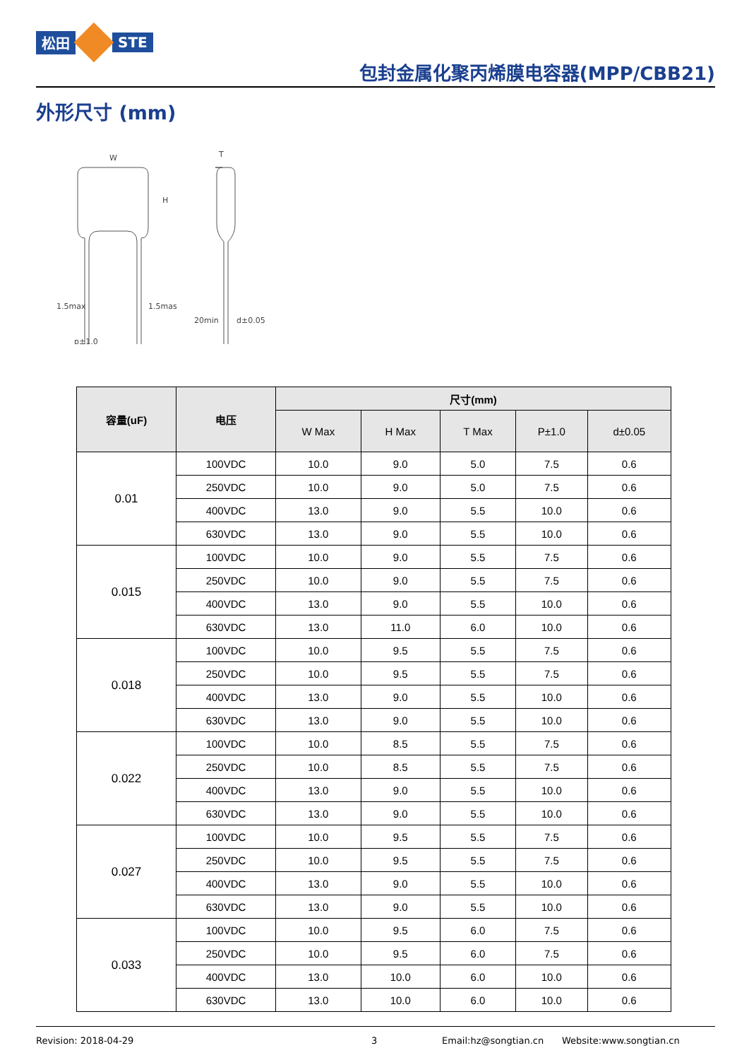松田 STE
包封金属化聚丙烯膜电容器(MPP/CBB21)
外形尺寸 (mm)
W
H
T
p±1.0
d±0.05
20min
1.5max
1.5mas
| 容量(uF) | 电压 | 尺寸(mm) | | | | |
| --- | --- | --- | --- | --- | --- | --- |
| | | W Max | H Max | T Max | P±1.0 | d±0.05 |
| 0.01 | 100VDC | 10.0 | 9.0 | 5.0 | 7.5 | 0.6 |
| | 250VDC | 10.0 | 9.0 | 5.0 | 7.5 | 0.6 |
| | 400VDC | 13.0 | 9.0 | 5.5 | 10.0 | 0.6 |
| | 630VDC | 13.0 | 9.0 | 5.5 | 10.0 | 0.6 |
| 0.015 | 100VDC | 10.0 | 9.0 | 5.5 | 7.5 | 0.6 |
| | 250VDC | 10.0 | 9.0 | 5.5 | 7.5 | 0.6 |
| | 400VDC | 13.0 | 9.0 | 5.5 | 10.0 | 0.6 |
| | 630VDC | 13.0 | 11.0 | 6.0 | 10.0 | 0.6 |
| 0.018 | 100VDC | 10.0 | 9.5 | 5.5 | 7.5 | 0.6 |
| | 250VDC | 10.0 | 9.5 | 5.5 | 7.5 | 0.6 |
| | 400VDC | 13.0 | 9.0 | 5.5 | 10.0 | 0.6 |
| | 630VDC | 13.0 | 9.0 | 5.5 | 10.0 | 0.6 |
| 0.022 | 100VDC | 10.0 | 8.5 | 5.5 | 7.5 | 0.6 |
| | 250VDC | 10.0 | 8.5 | 5.5 | 7.5 | 0.6 |
| | 400VDC | 13.0 | 9.0 | 5.5 | 10.0 | 0.6 |
| | 630VDC | 13.0 | 9.0 | 5.5 | 10.0 | 0.6 |
| 0.027 | 100VDC | 10.0 | 9.5 | 5.5 | 7.5 | 0.6 |
| | 250VDC | 10.0 | 9.5 | 5.5 | 7.5 | 0.6 |
| | 400VDC | 13.0 | 9.0 | 5.5 | 10.0 | 0.6 |
| | 630VDC | 13.0 | 9.0 | 5.5 | 10.0 | 0.6 |
| 0.033 | 100VDC | 10.0 | 9.5 | 6.0 | 7.5 | 0.6 |
| | 250VDC | 10.0 | 9.5 | 6.0 | 7.5 | 0.6 |
| | 400VDC | 13.0 | 10.0 | 6.0 | 10.0 | 0.6 |
| | 630VDC | 13.0 | 10.0 | 6.0 | 10.0 | 0.6 |
Revision: 2018-04-29 3 Email:hz@songtian.cn Website:www.songtian.cn